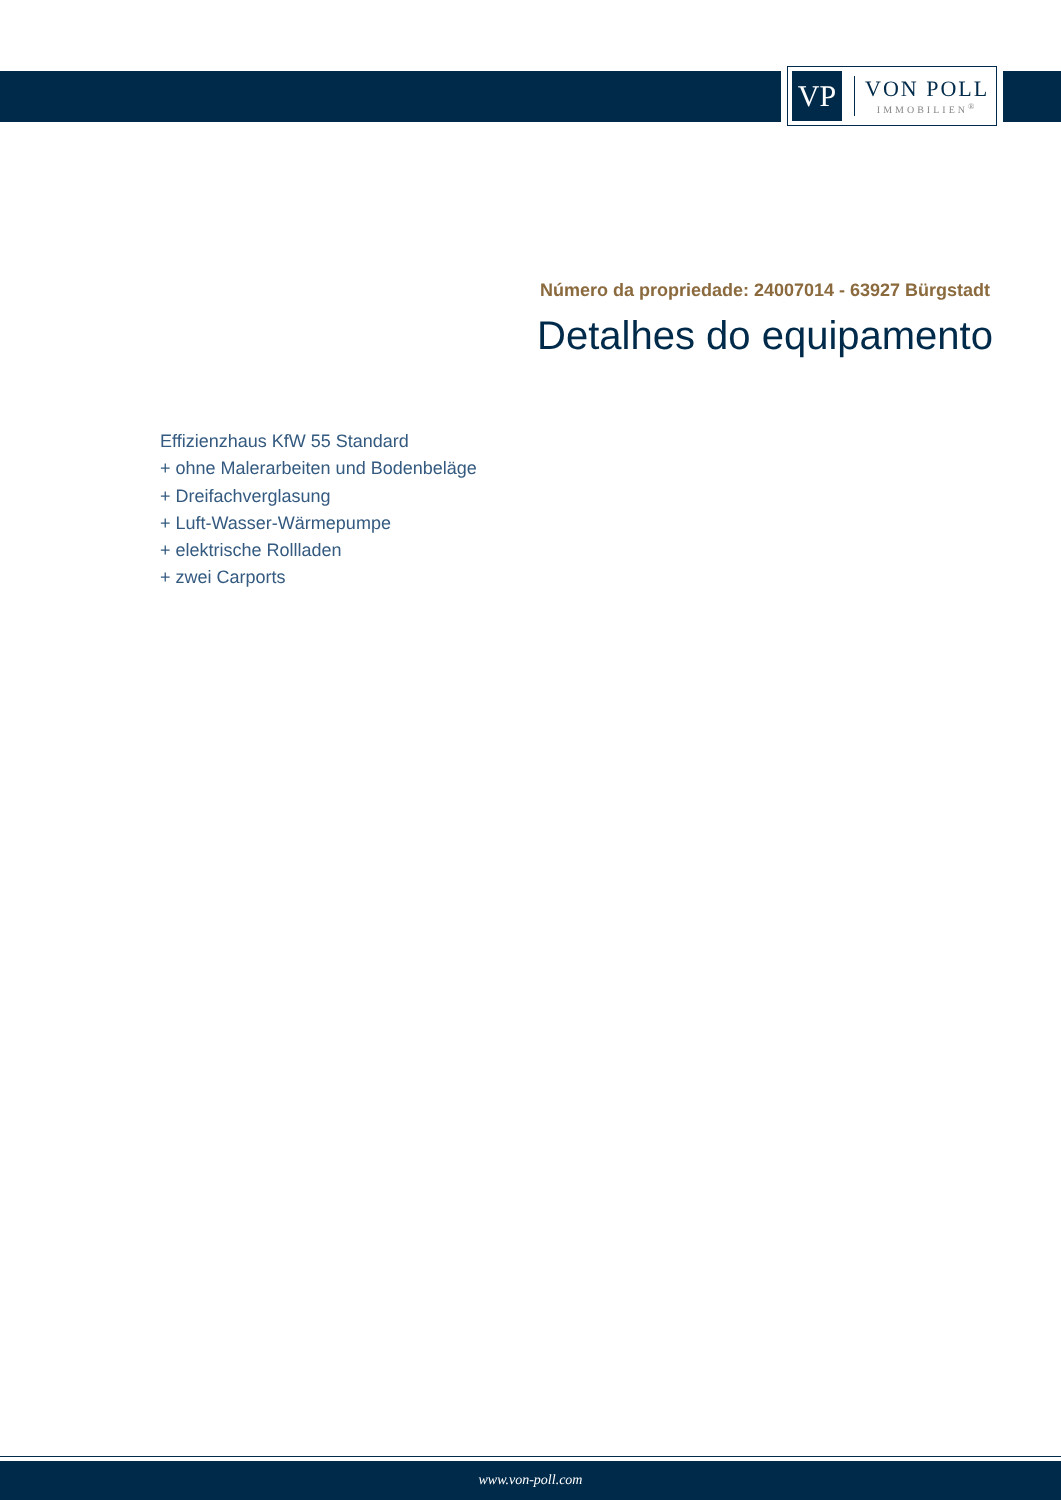VP
VON POLL
IMMOBILIEN<sup>®</sup>
Número da propriedade: 24007014 - 63927 Bürgstadt
Detalhes do equipamento
Effizienzhaus KfW 55 Standard
+ ohne Malerarbeiten und Bodenbeläge
+ Dreifachverglasung
+ Luft-Wasser-Wärmepumpe
+ elektrische Rollladen
+ zwei Carports
www.von-poll.com